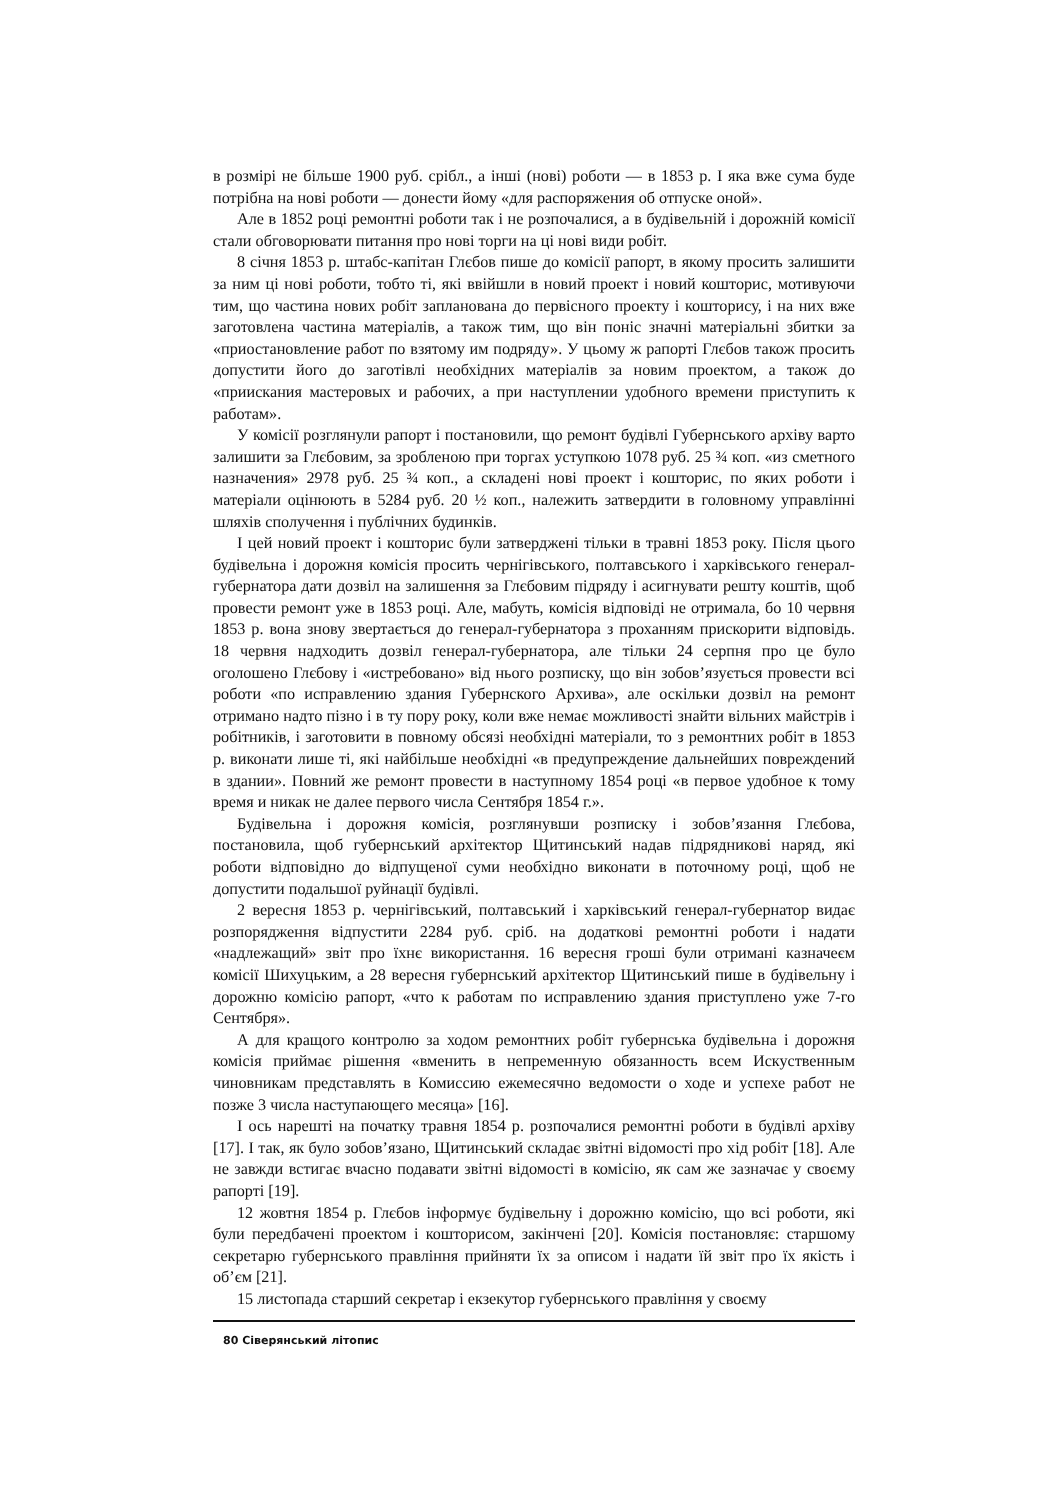в розмірі не більше 1900 руб. срібл., а інші (нові) роботи — в 1853 р. І яка вже сума буде потрібна на нові роботи — донести йому «для распоряжения об отпуске оной».
Але в 1852 році ремонтні роботи так і не розпочалися, а в будівельній і дорожній комісії стали обговорювати питання про нові торги на ці нові види робіт.
8 січня 1853 р. штабс-капітан Глєбов пише до комісії рапорт, в якому просить залишити за ним ці нові роботи, тобто ті, які ввійшли в новий проект і новий кошторис, мотивуючи тим, що частина нових робіт запланована до первісного проекту і кошторису, і на них вже заготовлена частина матеріалів, а також тим, що він поніс значні матеріальні збитки за «приостановление работ по взятому им подряду». У цьому ж рапорті Глєбов також просить допустити його до заготівлі необхідних матеріалів за новим проектом, а також до «приискания мастеровых и рабочих, а при наступлении удобного времени приступить к работам».
У комісії розглянули рапорт і постановили, що ремонт будівлі Губернського архіву варто залишити за Глєбовим, за зробленою при торгах уступкою 1078 руб. 25 ¾ коп. «из сметного назначения» 2978 руб. 25 ¾ коп., а складені нові проект і кошторис, по яких роботи і матеріали оцінюють в 5284 руб. 20 ½ коп., належить затвердити в головному управлінні шляхів сполучення і публічних будинків.
І цей новий проект і кошторис були затверджені тільки в травні 1853 року. Після цього будівельна і дорожня комісія просить чернігівського, полтавського і харківського генерал-губернатора дати дозвіл на залишення за Глєбовим підряду і асигнувати решту коштів, щоб провести ремонт уже в 1853 році. Але, мабуть, комісія відповіді не отримала, бо 10 червня 1853 р. вона знову звертається до генерал-губернатора з проханням прискорити відповідь. 18 червня надходить дозвіл генерал-губернатора, але тільки 24 серпня про це було оголошено Глєбову і «истребовано» від нього розписку, що він зобов’язується провести всі роботи «по исправлению здания Губернского Архива», але оскільки дозвіл на ремонт отримано надто пізно і в ту пору року, коли вже немає можливості знайти вільних майстрів і робітників, і заготовити в повному обсязі необхідні матеріали, то з ремонтних робіт в 1853 р. виконати лише ті, які найбільше необхідні «в предупреждение дальнейших повреждений в здании». Повний же ремонт провести в наступному 1854 році «в первое удобное к тому время и никак не далее первого числа Сентября 1854 г.».
Будівельна і дорожня комісія, розглянувши розписку і зобов’язання Глєбова, постановила, щоб губернський архітектор Щитинський надав підрядникові наряд, які роботи відповідно до відпущеної суми необхідно виконати в поточному році, щоб не допустити подальшої руйнації будівлі.
2 вересня 1853 р. чернігівський, полтавський і харківський генерал-губернатор видає розпорядження відпустити 2284 руб. сріб. на додаткові ремонтні роботи і надати «надлежащий» звіт про їхнє використання. 16 вересня гроші були отримані казначеєм комісії Шихуцьким, а 28 вересня губернський архітектор Щитинський пише в будівельну і дорожню комісію рапорт, «что к работам по исправлению здания приступлено уже 7-го Сентября».
А для кращого контролю за ходом ремонтних робіт губернська будівельна і дорожня комісія приймає рішення «вменить в непременную обязанность всем Искуственным чиновникам представлять в Комиссию ежемесячно ведомости о ходе и успехе работ не позже 3 числа наступающего месяца» [16].
І ось нарешті на початку травня 1854 р. розпочалися ремонтні роботи в будівлі архіву [17]. І так, як було зобов’язано, Щитинський складає звітні відомості про хід робіт [18]. Але не завжди встигає вчасно подавати звітні відомості в комісію, як сам же зазначає у своєму рапорті [19].
12 жовтня 1854 р. Глєбов інформує будівельну і дорожню комісію, що всі роботи, які були передбачені проектом і кошторисом, закінчені [20]. Комісія постановляє: старшому секретарю губернського правління прийняти їх за описом і надати їй звіт про їх якість і об’єм [21].
15 листопада старший секретар і екзекутор губернського правління у своєму
80 Сіверянський літопис